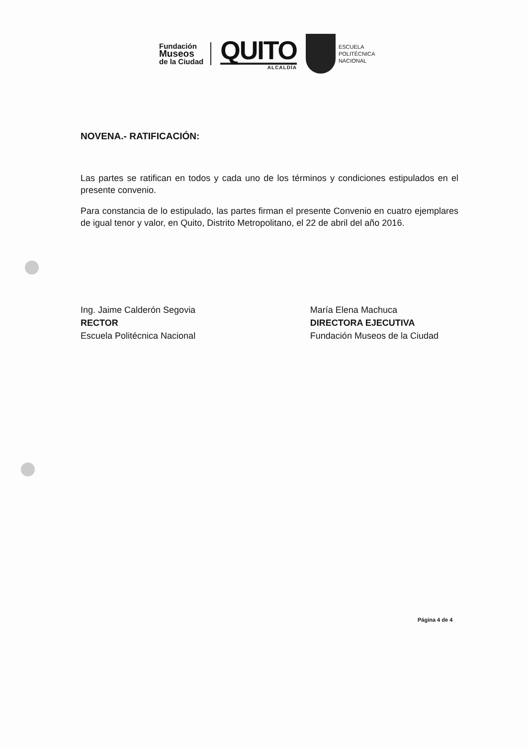Fundación
Museos
de la Ciudad
QUITO
ALCALDÍA
ESCUELA
POLITÉCNICA
NACIONAL
NOVENA.- RATIFICACIÓN:
Las partes se ratifican en todos y cada uno de los términos y condiciones estipulados en el presente convenio.
Para constancia de lo estipulado, las partes firman el presente Convenio en cuatro ejemplares de igual tenor y valor, en Quito, Distrito Metropolitano, el 22 de abril del año 2016.
Ing. Jaime Calderón Segovia
RECTOR
Escuela Politécnica Nacional
María Elena Machuca
DIRECTORA EJECUTIVA
Fundación Museos de la Ciudad
Página 4 de 4